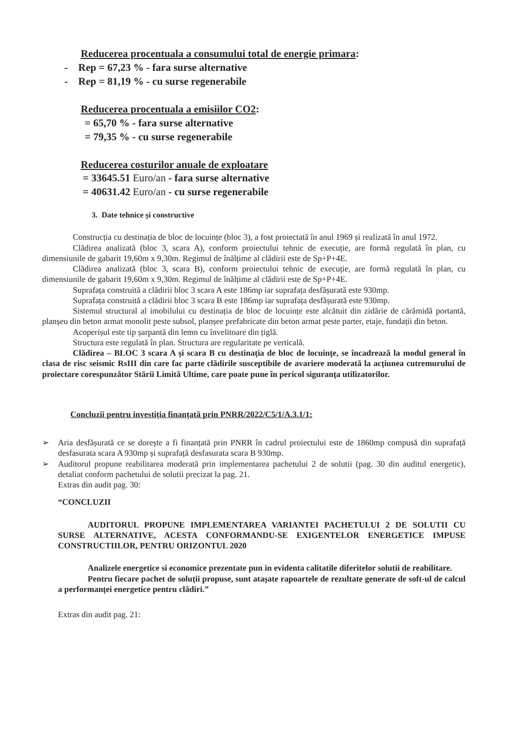Reducerea procentuala a consumului total de energie primara:
- Rep = 67,23 % - fara surse alternative
- Rep = 81,19 % - cu surse regenerabile
Reducerea procentuala a emisiilor CO2:
= 65,70 % - fara surse alternative
= 79,35 % - cu surse regenerabile
Reducerea costurilor anuale de exploatare
= 33645.51 Euro/an - fara surse alternative
= 40631.42 Euro/an - cu surse regenerabile
3. Date tehnice și constructive
Construcția cu destinația de bloc de locuințe (bloc 3), a fost proiectată în anul 1969 și realizată în anul 1972.
Clădirea analizată (bloc 3, scara A), conform proiectului tehnic de execuție, are formă regulată în plan, cu dimensiunile de gabarit 19,60m x 9,30m. Regimul de înălțime al clădirii este de Sp+P+4E.
Clădirea analizată (bloc 3, scara B), conform proiectului tehnic de execuție, are formă regulată în plan, cu dimensiunile de gabarit 19,60m x 9,30m. Regimul de înălțime al clădirii este de Sp+P+4E.
Suprafața construită a clădirii bloc 3 scara A este 186mp iar suprafața desfășurată este 930mp.
Suprafața construită a clădirii bloc 3 scara B este 186mp iar suprafața desfășurată este 930mp.
Sistemul structural al imobilului cu destinația de bloc de locuințe este alcătuit din zidărie de cărămidă portantă, planșeu din beton armat monolit peste subsol, planșee prefabricate din beton armat peste parter, etaje, fundații din beton.
Acoperișul este tip șarpantă din lemn cu învelitoare din țiglă.
Structura este regulată în plan. Structura are regularitate pe verticală.
Clădirea – BLOC 3 scara A și scara B cu destinația de bloc de locuințe, se încadrează la modul general în clasa de risc seismic RsIII din care fac parte clădirile susceptibile de avariere moderată la acțiunea cutremurului de proiectare corespunzător Stării Limită Ultime, care poate pune în pericol siguranța utilizatorilor.
Concluzii pentru investiția finanțată prin PNRR/2022/C5/1/A.3.1/1:
➢ Aria desfășurată ce se dorește a fi finanțată prin PNRR în cadrul proiectului este de 1860mp compusă din suprafață desfasurata scara A 930mp și suprafață desfasurata scara B 930mp.
➢ Auditorul propune reabilitarea moderată prin implementarea pachetului 2 de solutii (pag. 30 din auditul energetic), detaliat conform pachetului de solutii precizat la pag. 21.
Extras din audit pag. 30:
“CONCLUZII
AUDITORUL PROPUNE IMPLEMENTAREA VARIANTEI PACHETULUI 2 DE SOLUTII CU SURSE ALTERNATIVE, ACESTA CONFORMANDU-SE EXIGENTELOR ENERGETICE IMPUSE CONSTRUCTIILOR, PENTRU ORIZONTUL 2020
Analizele energetice si economice prezentate pun in evidenta calitatile diferitelor solutii de reabilitare.
Pentru fiecare pachet de soluții propuse, sunt atașate rapoartele de rezultate generate de soft-ul de calcul a performanței energetice pentru clădiri.”
Extras din audit pag. 21: